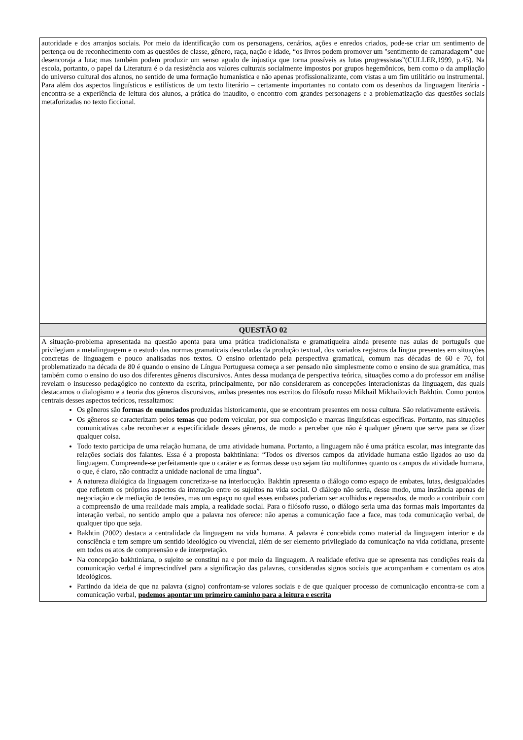| autoridade e dos arranjos sociais. Por meio da identificação com os personagens, cenários, ações e enredos criados, pode-se criar um sentimento de pertença ou de reconhecimento com as questões de classe, gênero, raça, nação e idade, “os livros podem promover um "sentimento de camaradagem" que desencoraja a luta; mas também podem produzir um senso agudo de injustiça que torna possíveis as lutas progressistas”(CULLER,1999, p.45). Na escola, portanto, o papel da Literatura é o da resistência aos valores culturais socialmente impostos por grupos hegemônicos, bem como o da ampliação do universo cultural dos alunos, no sentido de uma formação humanística e não apenas profissionalizante, com vistas a um fim utilitário ou instrumental. Para além dos aspectos linguísticos e estilísticos de um texto literário – certamente importantes no contato com os desenhos da linguagem literária - encontra-se a experiência de leitura dos alunos, a prática do inaudito, o encontro com grandes personagens e a problematização das questões sociais metaforizadas no texto ficcional. |
| QUESTÃO 02 |
| A situação-problema apresentada na questão aponta para uma prática tradicionalista e gramatiqueira ainda presente nas aulas de português que privilegiam a metalinguagem e o estudo das normas gramaticais descoladas da produção textual, dos variados registros da língua presentes em situações concretas de linguagem e pouco analisadas nos textos. O ensino orientado pela perspectiva gramatical, comum nas décadas de 60 e 70, foi problematizado na década de 80 é quando o ensino de Língua Portuguesa começa a ser pensado não simplesmente como o ensino de sua gramática, mas também como o ensino do uso dos diferentes gêneros discursivos. Antes dessa mudança de perspectiva teórica, situações como a do professor em análise revelam o insucesso pedagógico no contexto da escrita, principalmente, por não considerarem as concepções interacionistas da linguagem, das quais destacamos o dialogismo e a teoria dos gêneros discursivos, ambas presentes nos escritos do filósofo russo Mikhail Mikhailovich Bakhtin. Como pontos centrais desses aspectos teóricos, ressaltamos: Os gêneros são formas de enunciados produzidas historicamente, que se encontram presentes em nossa cultura. São relativamente estáveis. Os gêneros se caracterizam pelos temas que podem veicular, por sua composição e marcas linguísticas específicas. Portanto, nas situações comunicativas cabe reconhecer a especificidade desses gêneros, de modo a perceber que não é qualquer gênero que serve para se dizer qualquer coisa. Todo texto participa de uma relação humana, de uma atividade humana. Portanto, a linguagem não é uma prática escolar, mas integrante das relações sociais dos falantes. Essa é a proposta bakhtiniana: “Todos os diversos campos da atividade humana estão ligados ao uso da linguagem. Compreende-se perfeitamente que o caráter e as formas desse uso sejam tão multiformes quanto os campos da atividade humana, o que, é claro, não contradiz a unidade nacional de uma língua”. A natureza dialógica da linguagem concretiza-se na interlocução. Bakhtin apresenta o diálogo como espaço de embates, lutas, desigualdades que refletem os próprios aspectos da interação entre os sujeitos na vida social. O diálogo não seria, desse modo, uma instância apenas de negociação e de mediação de tensões, mas um espaço no qual esses embates poderiam ser acolhidos e repensados, de modo a contribuir com a compreensão de uma realidade mais ampla, a realidade social. Para o filósofo russo, o diálogo seria uma das formas mais importantes da interação verbal, no sentido amplo que a palavra nos oferece: não apenas a comunicação face a face, mas toda comunicação verbal, de qualquer tipo que seja. Bakhtin (2002) destaca a centralidade da linguagem na vida humana. A palavra é concebida como material da linguagem interior e da consciência e tem sempre um sentido ideológico ou vivencial, além de ser elemento privilegiado da comunicação na vida cotidiana, presente em todos os atos de compreensão e de interpretação. Na concepção bakhtiniana, o sujeito se constitui na e por meio da linguagem. A realidade efetiva que se apresenta nas condições reais da comunicação verbal é imprescindível para a significação das palavras, consideradas signos sociais que acompanham e comentam os atos ideológicos. Partindo da ideia de que na palavra (signo) confrontam-se valores sociais e de que qualquer processo de comunicação encontra-se com a comunicação verbal, podemos apontar um primeiro caminho para a leitura e escrita |